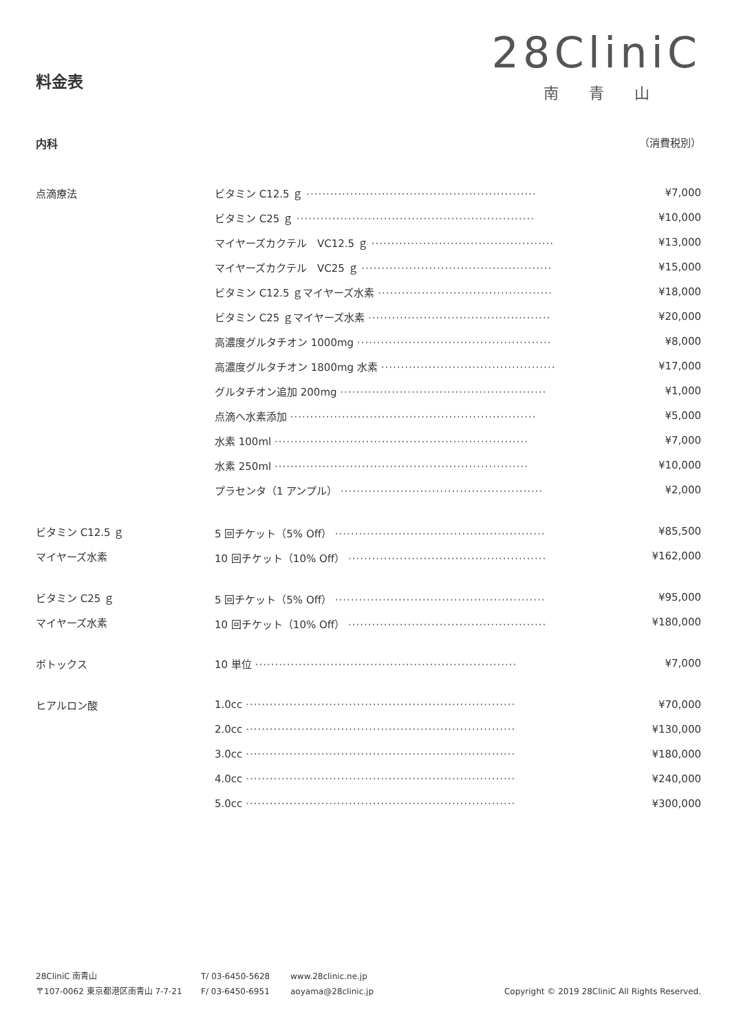28CliniC
南青山
料金表
内科 （消費税別）
| 点滴療法 | ビタミン C12.5 ｇ ·························································· | ¥7,000 |
| | ビタミン C25 ｇ ···························································· | ¥10,000 |
| | マイヤーズカクテル VC12.5 ｇ ·············································· | ¥13,000 |
| | マイヤーズカクテル VC25 ｇ ················································ | ¥15,000 |
| | ビタミン C12.5 ｇマイヤーズ水素 ············································ | ¥18,000 |
| | ビタミン C25 ｇマイヤーズ水素 ·············································· | ¥20,000 |
| | 高濃度グルタチオン 1000mg ················································· | ¥8,000 |
| | 高濃度グルタチオン 1800mg 水素 ············································ | ¥17,000 |
| | グルタチオン追加 200mg ···················································· | ¥1,000 |
| | 点滴へ水素添加 ······························································ | ¥5,000 |
| | 水素 100ml ································································ | ¥7,000 |
| | 水素 250ml ································································ | ¥10,000 |
| | プラセンタ（1 アンプル） ··················································· | ¥2,000 |
| ビタミン C12.5 ｇ | 5 回チケット（5% Off） ····················································· | ¥85,500 |
| マイヤーズ水素 | 10 回チケット（10% Off） ·················································· | ¥162,000 |
| ビタミン C25 ｇ | 5 回チケット（5% Off） ····················································· | ¥95,000 |
| マイヤーズ水素 | 10 回チケット（10% Off） ·················································· | ¥180,000 |
| ボトックス | 10 単位 ·································································· | ¥7,000 |
| ヒアルロン酸 | 1.0cc ···································································· | ¥70,000 |
| | 2.0cc ···································································· | ¥130,000 |
| | 3.0cc ···································································· | ¥180,000 |
| | 4.0cc ···································································· | ¥240,000 |
| | 5.0cc ···································································· | ¥300,000 |
28CliniC 南青山
〒107-0062 東京都港区南青山 7-7-21
T/ 03-6450-5628
F/ 03-6450-6951
www.28clinic.ne.jp
aoyama@28clinic.jp
Copyright © 2019 28CliniC All Rights Reserved.